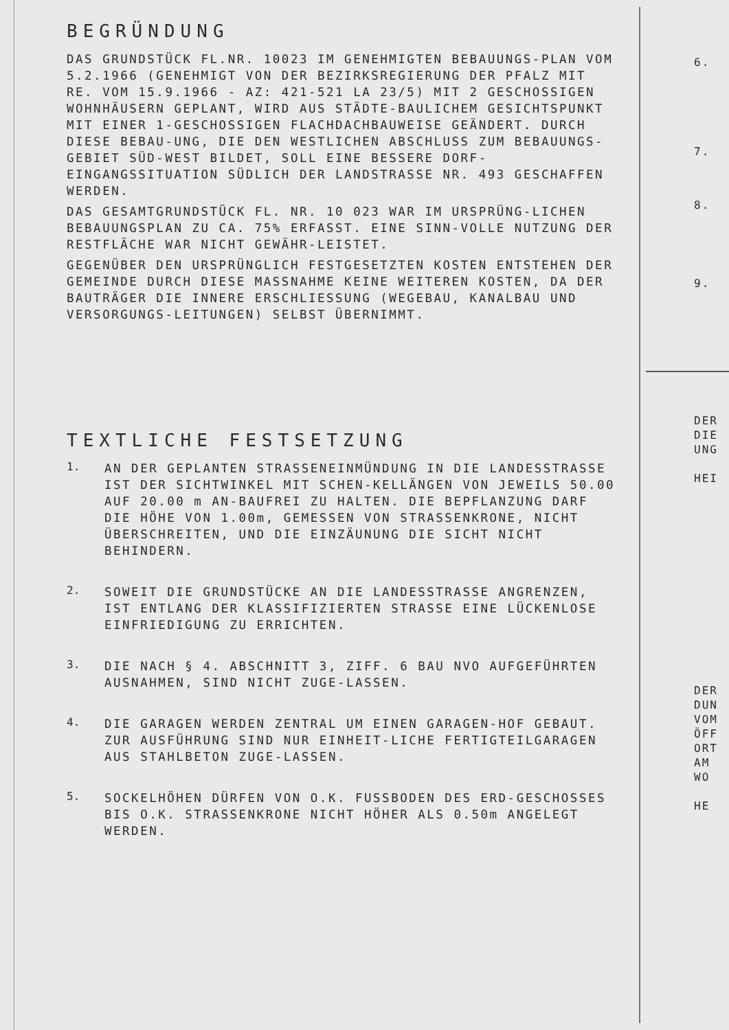BEGRÜNDUNG
DAS GRUNDSTÜCK FL.NR. 10023 IM GENEHMIGTEN BEBAUUNGS-PLAN VOM 5.2.1966 (GENEHMIGT VON DER BEZIRKSREGIERUNG DER PFALZ MIT RE. VOM 15.9.1966 - AZ: 421-521 LA 23/5) MIT 2 GESCHOSSIGEN WOHNHÄUSERN GEPLANT, WIRD AUS STÄDTE-BAULICHEM GESICHTSPUNKT MIT EINER 1-GESCHOSSIGEN FLACHDACHBAUWEISE GEÄNDERT. DURCH DIESE BEBAU-UNG, DIE DEN WESTLICHEN ABSCHLUSS ZUM BEBAUUNGS-GEBIET SÜD-WEST BILDET, SOLL EINE BESSERE DORF-EINGANGSSITUATION SÜDLICH DER LANDSTRASSE NR. 493 GESCHAFFEN WERDEN.
DAS GESAMTGRUNDSTÜCK FL. NR. 10 023 WAR IM URSPRÜNG-LICHEN BEBAUUNGSPLAN ZU CA. 75% ERFASST. EINE SINN-VOLLE NUTZUNG DER RESTFLÄCHE WAR NICHT GEWÄHR-LEISTET.
GEGENÜBER DEN URSPRÜNGLICH FESTGESETZTEN KOSTEN ENTSTEHEN DER GEMEINDE DURCH DIESE MASSNAHME KEINE WEITEREN KOSTEN, DA DER BAUTRÄGER DIE INNERE ERSCHLIESSUNG (WEGEBAU, KANALBAU UND VERSORGUNGS-LEITUNGEN) SELBST ÜBERNIMMT.
TEXTLICHE FESTSETZUNG
1.
AN DER GEPLANTEN STRASSENEINMÜNDUNG IN DIE LANDESSTRASSE IST DER SICHTWINKEL MIT SCHEN-KELLÄNGEN VON JEWEILS 50.00 AUF 20.00 m AN-BAUFREI ZU HALTEN. DIE BEPFLANZUNG DARF DIE HÖHE VON 1.00m, GEMESSEN VON STRASSENKRONE, NICHT ÜBERSCHREITEN, UND DIE EINZÄUNUNG DIE SICHT NICHT BEHINDERN.
2.
SOWEIT DIE GRUNDSTÜCKE AN DIE LANDESSTRASSE ANGRENZEN, IST ENTLANG DER KLASSIFIZIERTEN STRASSE EINE LÜCKENLOSE EINFRIEDIGUNG ZU ERRICHTEN.
3.
DIE NACH § 4. ABSCHNITT 3, ZIFF. 6 BAU NVO AUFGEFÜHRTEN AUSNAHMEN, SIND NICHT ZUGE-LASSEN.
4.
DIE GARAGEN WERDEN ZENTRAL UM EINEN GARAGEN-HOF GEBAUT. ZUR AUSFÜHRUNG SIND NUR EINHEIT-LICHE FERTIGTEILGARAGEN AUS STAHLBETON ZUGE-LASSEN.
5.
SOCKELHÖHEN DÜRFEN VON O.K. FUSSBODEN DES ERD-GESCHOSSES BIS O.K. STRASSENKRONE NICHT HÖHER ALS 0.50m ANGELEGT WERDEN.
6.
7.
8.
9.
DER
DIE
UNG
HEI
DER
DUN
VOM
ÖFF
ORT
AM
WO
HE